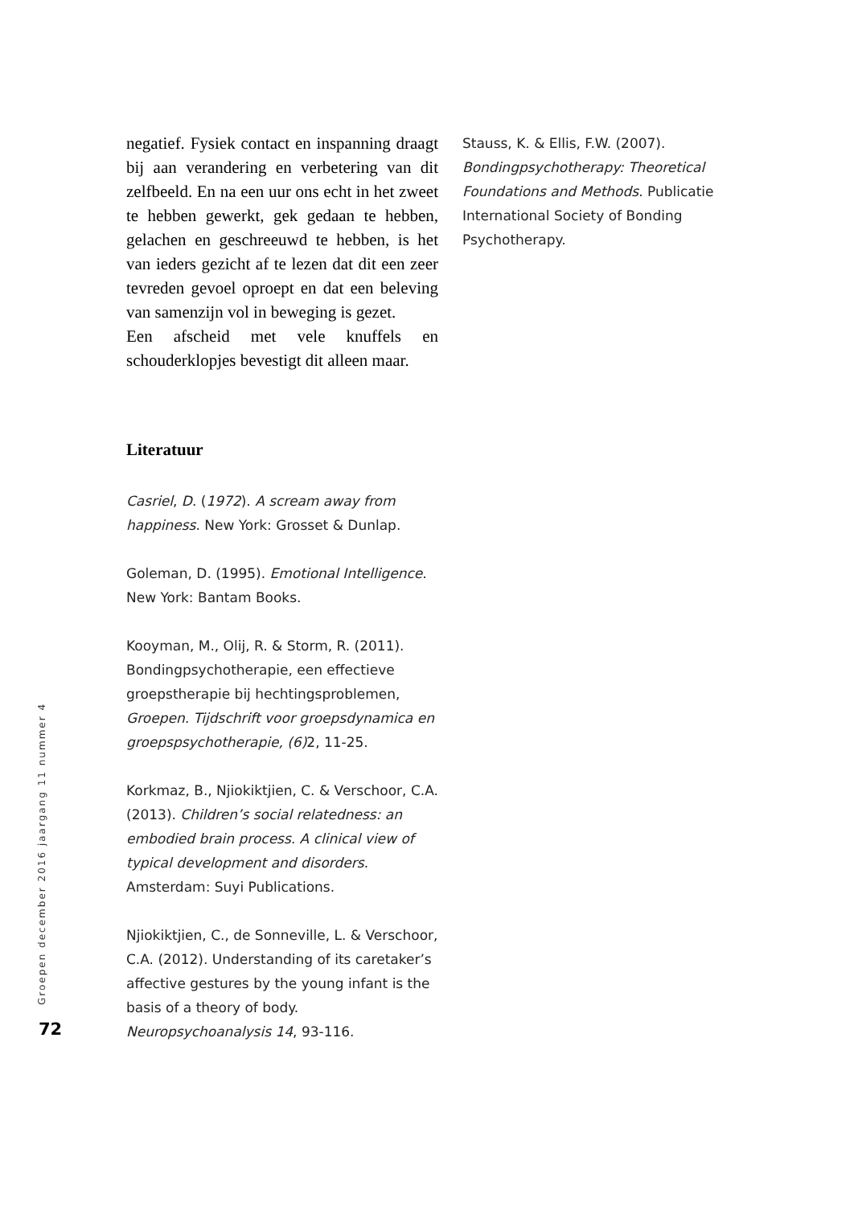72
Groepen december 2016 jaargang 11 nummer 4
negatief. Fysiek contact en inspanning draagt bij aan verandering en verbetering van dit zelfbeeld. En na een uur ons echt in het zweet te hebben gewerkt, gek gedaan te hebben, gelachen en geschreeuwd te hebben, is het van ieders gezicht af te lezen dat dit een zeer tevreden gevoel oproept en dat een beleving van samenzijn vol in beweging is gezet.
Een afscheid met vele knuffels en schouderklopjes bevestigt dit alleen maar.
Literatuur
Casriel, D. (1972). A scream away from happiness. New York: Grosset & Dunlap.
Goleman, D. (1995). Emotional Intelligence. New York: Bantam Books.
Kooyman, M., Olij, R. & Storm, R. (2011). Bondingpsychotherapie, een effectieve groepstherapie bij hechtingsproblemen, Groepen. Tijdschrift voor groepsdynamica en groepspsychotherapie, (6) 2, 11-25.
Korkmaz, B., Njiokiktjien, C. & Verschoor, C.A. (2013). Children’s social relatedness: an embodied brain process. A clinical view of typical development and disorders. Amsterdam: Suyi Publications.
Njiokiktjien, C., de Sonneville, L. & Verschoor, C.A. (2012). Understanding of its caretaker’s affective gestures by the young infant is the basis of a theory of body. Neuropsychoanalysis 14, 93-116.
Stauss, K. & Ellis, F.W. (2007). Bondingpsychotherapy: Theoretical Foundations and Methods. Publicatie International Society of Bonding Psychotherapy.